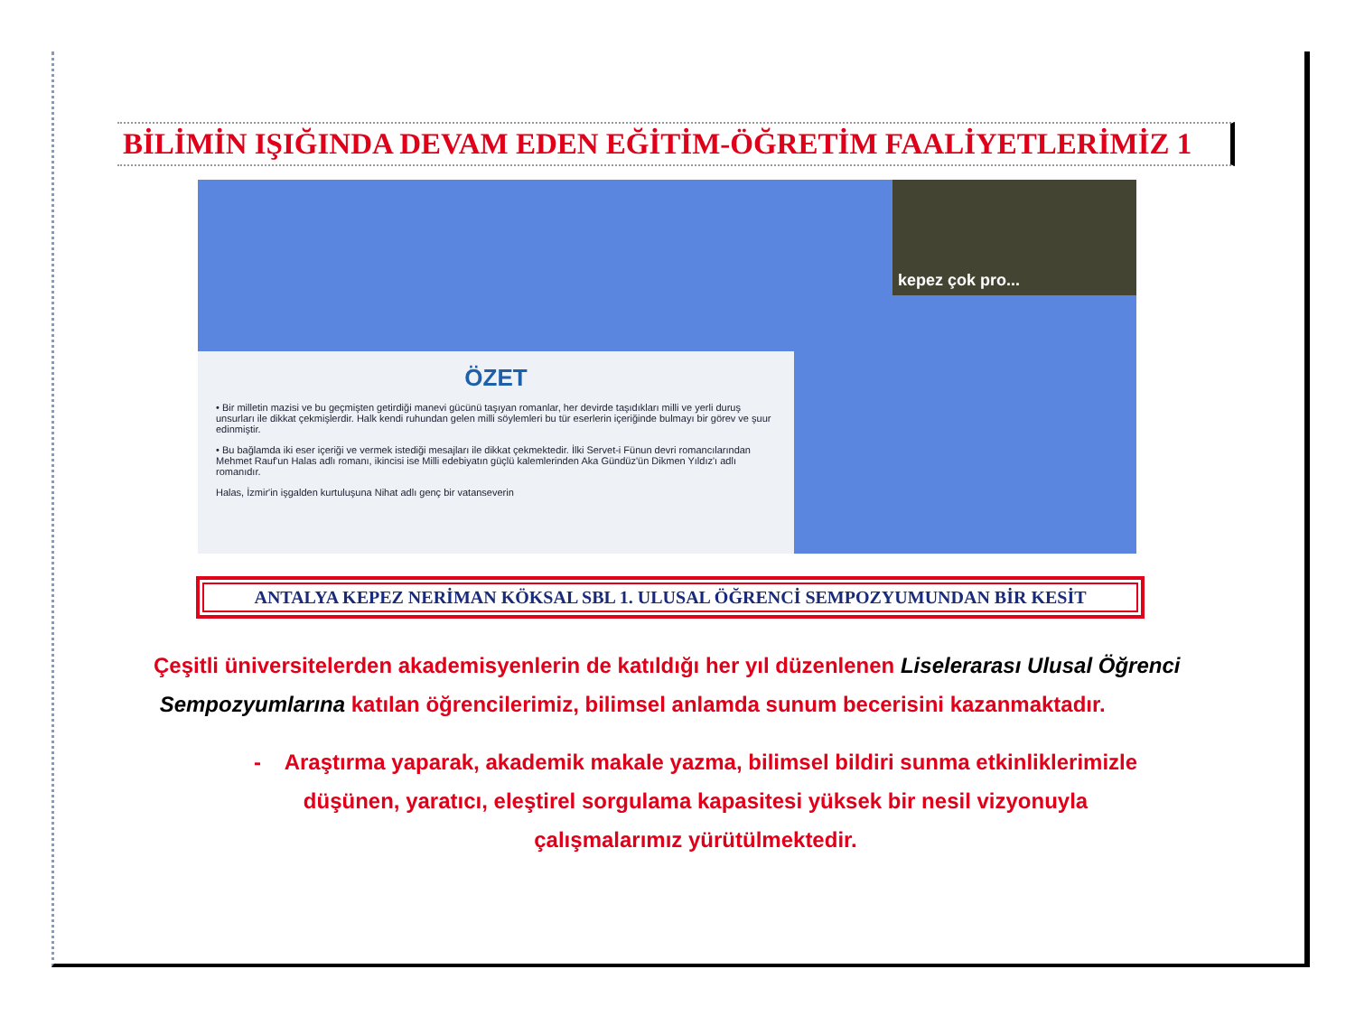BİLİMİN IŞIĞINDA DEVAM EDEN EĞİTİM-ÖĞRETİM FAALİYETLERİMİZ 1
ÖZET
• Bir milletin mazisi ve bu geçmişten getirdiği manevi gücünü taşıyan romanlar, her devirde taşıdıkları milli ve yerli duruş unsurları ile dikkat çekmişlerdir. Halk kendi ruhundan gelen milli söylemleri bu tür eserlerin içeriğinde bulmayı bir görev ve şuur edinmiştir.
• Bu bağlamda iki eser içeriği ve vermek istediği mesajları ile dikkat çekmektedir. İlki Servet-i Fünun devri romancılarından Mehmet Rauf'un Halas adlı romanı, ikincisi ise Milli edebiyatın güçlü kalemlerinden Aka Gündüz'ün Dikmen Yıldız'ı adlı romanıdır.
Halas, İzmir'in işgalden kurtuluşuna Nihat adlı genç bir vatanseverin
kepez çok pro...
ANTALYA KEPEZ NERİMAN KÖKSAL SBL 1. ULUSAL ÖĞRENCİ SEMPOZYUMUNDAN BİR KESİT
Çeşitli üniversitelerden akademisyenlerin de katıldığı her yıl düzenlenen Liselerarası Ulusal Öğrenci
Sempozyumlarına katılan öğrencilerimiz, bilimsel anlamda sunum becerisini kazanmaktadır.
- Araştırma yaparak, akademik makale yazma, bilimsel bildiri sunma etkinliklerimizle düşünen, yaratıcı, eleştirel sorgulama kapasitesi yüksek bir nesil vizyonuyla çalışmalarımız yürütülmektedir.